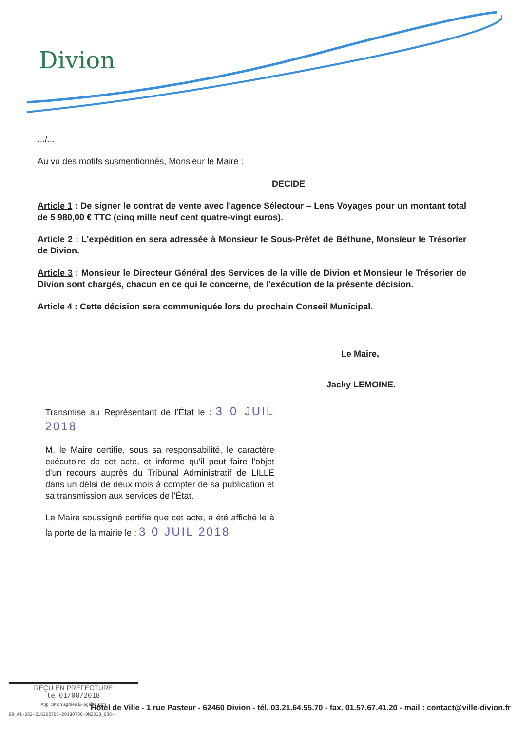Divion
.../...
Au vu des motifs susmentionnés, Monsieur le Maire :
DECIDE
Article 1 : De signer le contrat de vente avec l'agence Sélectour – Lens Voyages pour un montant total de 5 980,00 € TTC (cinq mille neuf cent quatre-vingt euros).
Article 2 : L'expédition en sera adressée à Monsieur le Sous-Préfet de Béthune, Monsieur le Trésorier de Divion.
Article 3 : Monsieur le Directeur Général des Services de la ville de Divion et Monsieur le Trésorier de Divion sont chargés, chacun en ce qui le concerne, de l'exécution de la présente décision.
Article 4 : Cette décision sera communiquée lors du prochain Conseil Municipal.
Le Maire,
Jacky LEMOINE.
Transmise au Représentant de l'État le : 3 0 JUIL 2018
M. le Maire certifie, sous sa responsabilité, le caractère exécutoire de cet acte, et informe qu'il peut faire l'objet d'un recours auprès du Tribunal Administratif de LILLE dans un délai de deux mois à compter de sa publication et sa transmission aux services de l'État.
Le Maire soussigné certifie que cet acte, a été affiché le à la porte de la mairie le : 3 0 JUIL 2018
REÇU EN PREFECTURE
le 01/08/2018
Application agréée E-legalite.com
Hôtel de Ville - 1 rue Pasteur - 62460 Divion - tél. 03.21.64.55.70 - fax. 01.57.67.41.20 - mail : contact@ville-divion.fr
99_AI-062-216202705-20180730-DM2018_036-